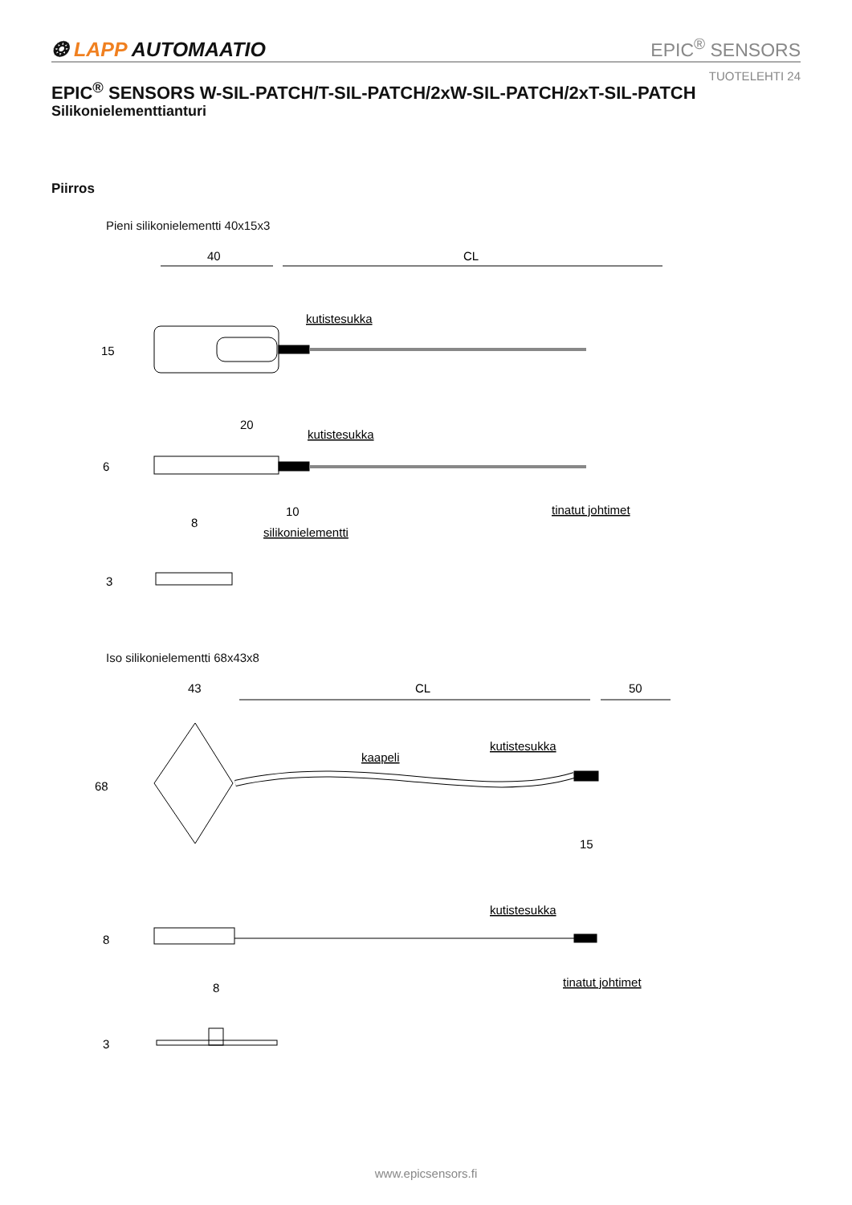❂ LAPP AUTOMAATIO
EPIC<sup>®</sup> SENSORS
TUOTELEHTI 24
EPIC<sup>®</sup> SENSORS W-SIL-PATCH/T-SIL-PATCH/2xW-SIL-PATCH/2xT-SIL-PATCH
Silikonielementtianturi
Piirros
Pieni silikonielementti 40x15x3
Iso silikonielementti 68x43x8
40
CL
15
kutistesukka
20
kutistesukka
6
10
tinatut johtimet
silikonielementti
8
3
43
CL
50
68
kaapeli
kutistesukka
15
kutistesukka
8
tinatut johtimet
8
3
www.epicsensors.fi